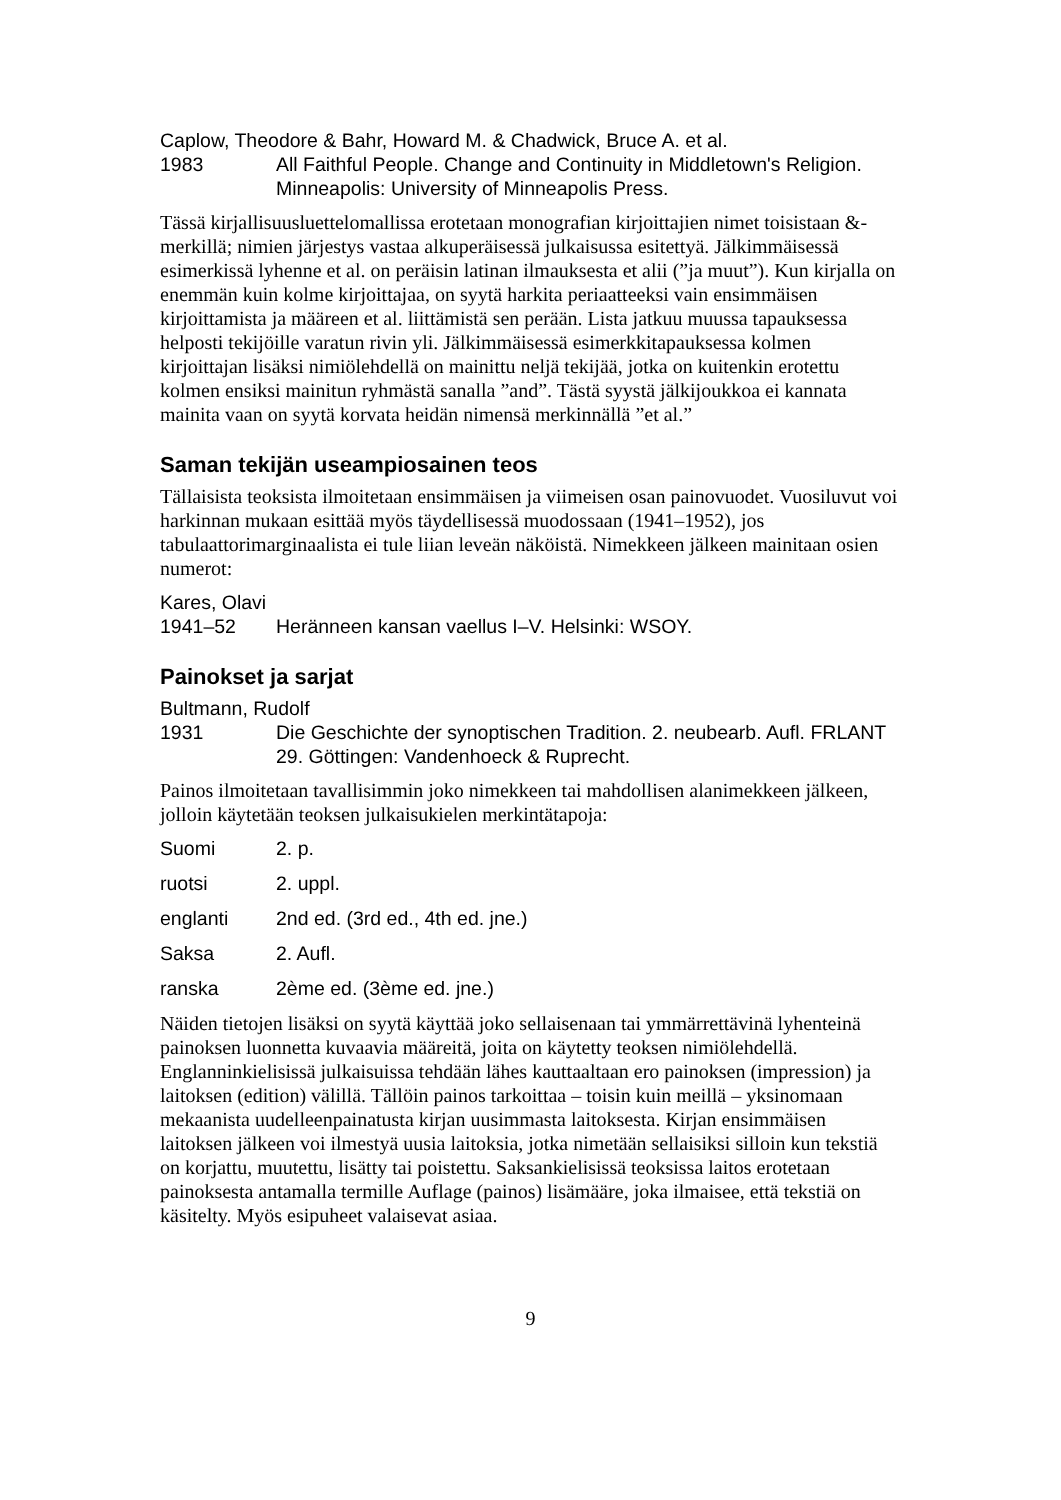Caplow, Theodore & Bahr, Howard M. & Chadwick, Bruce A. et al.
1983 All Faithful People. Change and Continuity in Middletown's Religion. Minneapolis: University of Minneapolis Press.
Tässä kirjallisuusluettelomallissa erotetaan monografian kirjoittajien nimet toisistaan &-merkillä; nimien järjestys vastaa alkuperäisessä julkaisussa esitettyä. Jälkimmäisessä esimerkissä lyhenne et al. on peräisin latinan ilmauksesta et alii (”ja muut”). Kun kirjalla on enemmän kuin kolme kirjoittajaa, on syytä harkita periaatteeksi vain ensimmäisen kirjoittamista ja määreen et al. liittämistä sen perään. Lista jatkuu muussa tapauksessa helposti tekijöille varatun rivin yli. Jälkimmäisessä esimerkkitapauksessa kolmen kirjoittajan lisäksi nimiölehdellä on mainittu neljä tekijää, jotka on kuitenkin erotettu kolmen ensiksi mainitun ryhmästä sanalla ”and”. Tästä syystä jälkijoukkoa ei kannata mainita vaan on syytä korvata heidän nimensä merkinnällä ”et al.”
Saman tekijän useampiosainen teos
Tällaisista teoksista ilmoitetaan ensimmäisen ja viimeisen osan painovuodet. Vuosiluvut voi harkinnan mukaan esittää myös täydellisessä muodossaan (1941–1952), jos tabulaattorimarginaalista ei tule liian leveän näköistä. Nimekkeen jälkeen mainitaan osien numerot:
Kares, Olavi
1941–52 Heränneen kansan vaellus I–V. Helsinki: WSOY.
Painokset ja sarjat
Bultmann, Rudolf
1931 Die Geschichte der synoptischen Tradition. 2. neubearb. Aufl. FRLANT 29. Göttingen: Vandenhoeck & Ruprecht.
Painos ilmoitetaan tavallisimmin joko nimekkeen tai mahdollisen alanimekkeen jälkeen, jolloin käytetään teoksen julkaisukielen merkintätapoja:
| Suomi | 2. p. |
| ruotsi | 2. uppl. |
| englanti | 2nd ed. (3rd ed., 4th ed. jne.) |
| Saksa | 2. Aufl. |
| ranska | 2ème ed. (3ème ed. jne.) |
Näiden tietojen lisäksi on syytä käyttää joko sellaisenaan tai ymmärrettävinä lyhenteinä painoksen luonnetta kuvaavia määreitä, joita on käytetty teoksen nimiölehdellä. Englanninkielisissä julkaisuissa tehdään lähes kauttaaltaan ero painoksen (impression) ja laitoksen (edition) välillä. Tällöin painos tarkoittaa – toisin kuin meillä – yksinomaan mekaanista uudelleenpainatusta kirjan uusimmasta laitoksesta. Kirjan ensimmäisen laitoksen jälkeen voi ilmestyä uusia laitoksia, jotka nimetään sellaisiksi silloin kun tekstiä on korjattu, muutettu, lisätty tai poistettu. Saksankielisissä teoksissa laitos erotetaan painoksesta antamalla termille Auflage (painos) lisämääre, joka ilmaisee, että tekstiä on käsitelty. Myös esipuheet valaisevat asiaa.
9